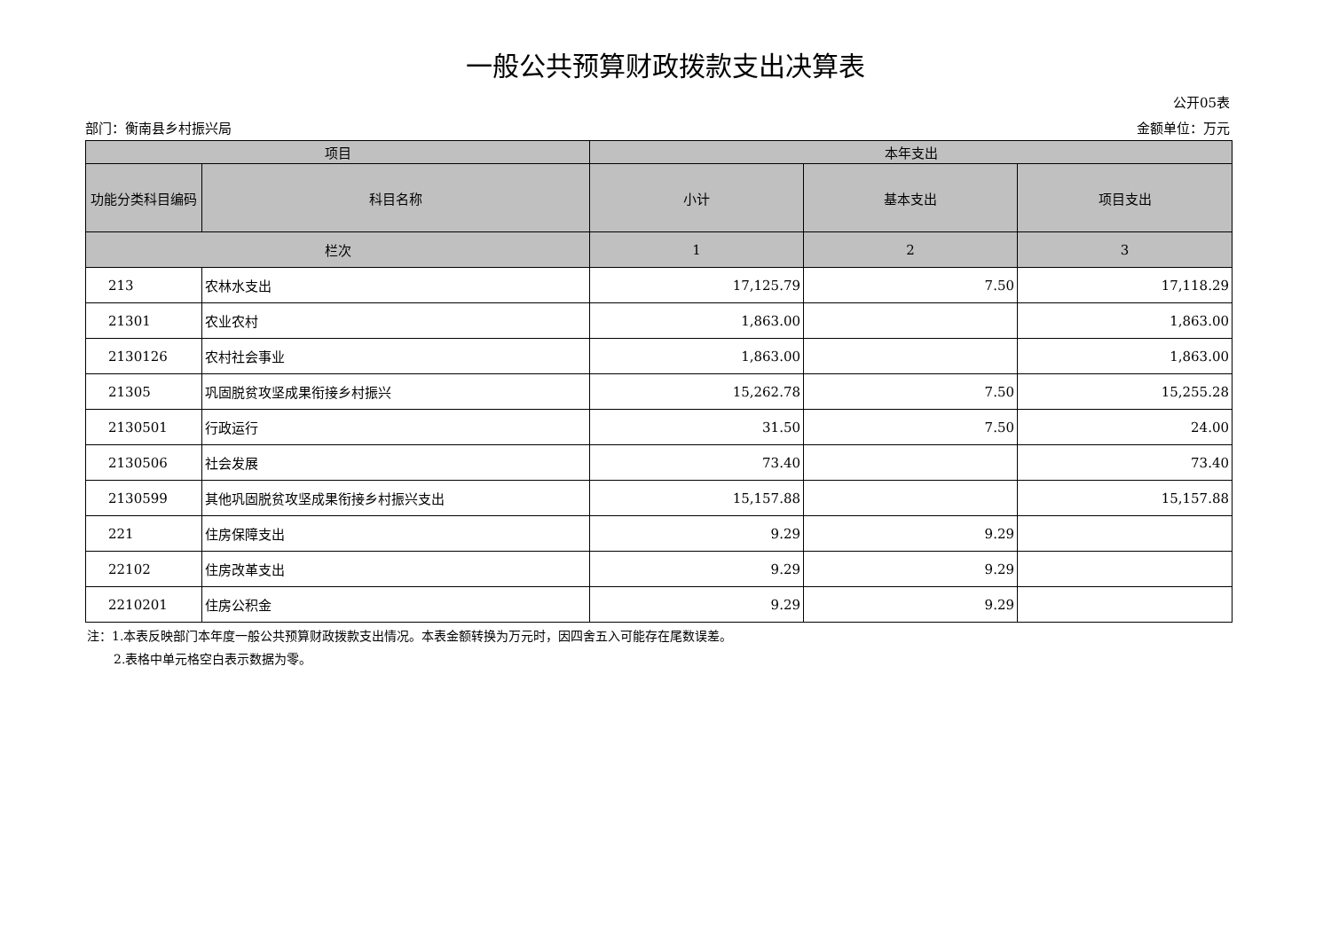一般公共预算财政拨款支出决算表
公开05表
部门：衡南县乡村振兴局 金额单位：万元
| 项目 | | 本年支出 | | |
| --- | --- | --- | --- | --- |
| 功能分类科目编码 | 科目名称 | 小计 | 基本支出 | 项目支出 |
| 栏次 | | 1 | 2 | 3 |
| 213 | 农林水支出 | 17,125.79 | 7.50 | 17,118.29 |
| 21301 | 农业农村 | 1,863.00 | | 1,863.00 |
| 2130126 | 农村社会事业 | 1,863.00 | | 1,863.00 |
| 21305 | 巩固脱贫攻坚成果衔接乡村振兴 | 15,262.78 | 7.50 | 15,255.28 |
| 2130501 | 行政运行 | 31.50 | 7.50 | 24.00 |
| 2130506 | 社会发展 | 73.40 | | 73.40 |
| 2130599 | 其他巩固脱贫攻坚成果衔接乡村振兴支出 | 15,157.88 | | 15,157.88 |
| 221 | 住房保障支出 | 9.29 | 9.29 | |
| 22102 | 住房改革支出 | 9.29 | 9.29 | |
| 2210201 | 住房公积金 | 9.29 | 9.29 | |
注：1.本表反映部门本年度一般公共预算财政拨款支出情况。本表金额转换为万元时，因四舍五入可能存在尾数误差。
2.表格中单元格空白表示数据为零。